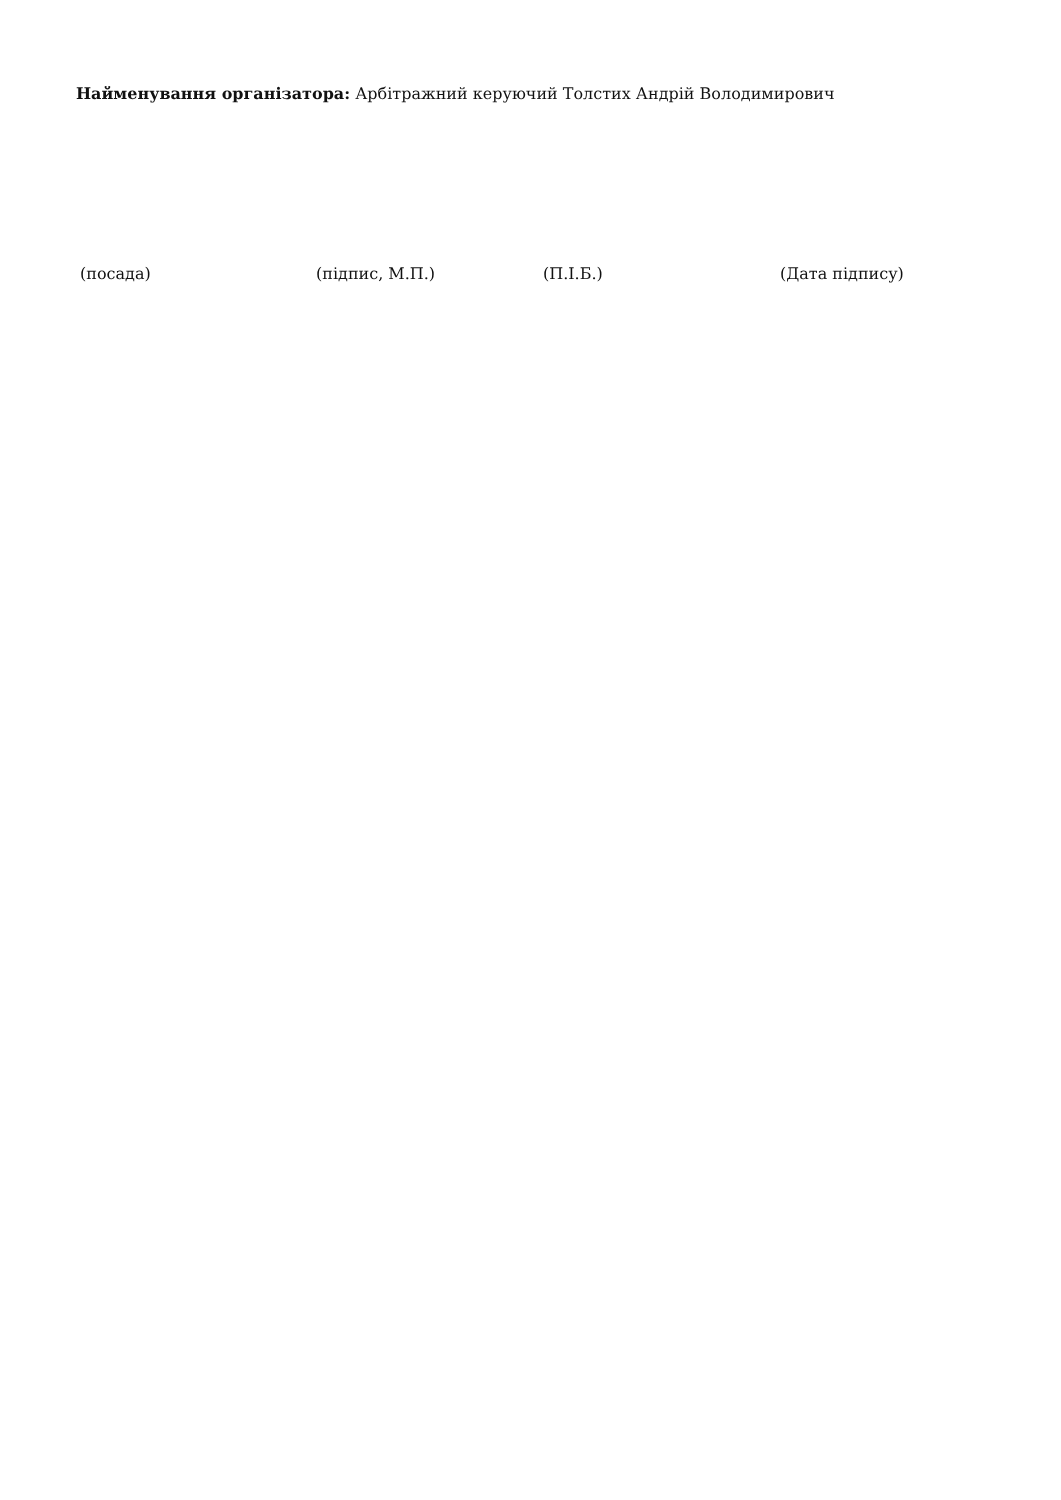Найменування організатора: Арбітражний керуючий Толстих Андрій Володимирович
(посада) (підпис, М.П.) (П.І.Б.) (Дата підпису)